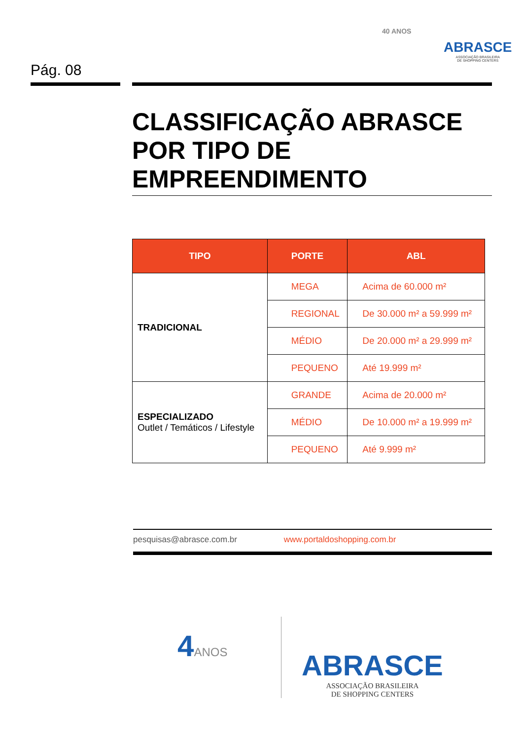40 ANOS
ABRASCE
ASSOCIAÇÃO BRASILEIRA
DE SHOPPING CENTERS
Pág. 08
CLASSIFICAÇÃO ABRASCE POR TIPO DE EMPREENDIMENTO
| TIPO | PORTE | ABL |
| --- | --- | --- |
| TRADICIONAL | MEGA | Acima de 60.000 m² |
| | REGIONAL | De 30.000 m² a 59.999 m² |
| | MÉDIO | De 20.000 m² a 29.999 m² |
| | PEQUENO | Até 19.999 m² |
| ESPECIALIZADO Outlet / Temáticos / Lifestyle | GRANDE | Acima de 20.000 m² |
| | MÉDIO | De 10.000 m² a 19.999 m² |
| | PEQUENO | Até 9.999 m² |
pesquisas@abrasce.com.br www.portaldoshopping.com.br
4ANOS
ABRASCE
ASSOCIAÇÃO BRASILEIRA
DE SHOPPING CENTERS